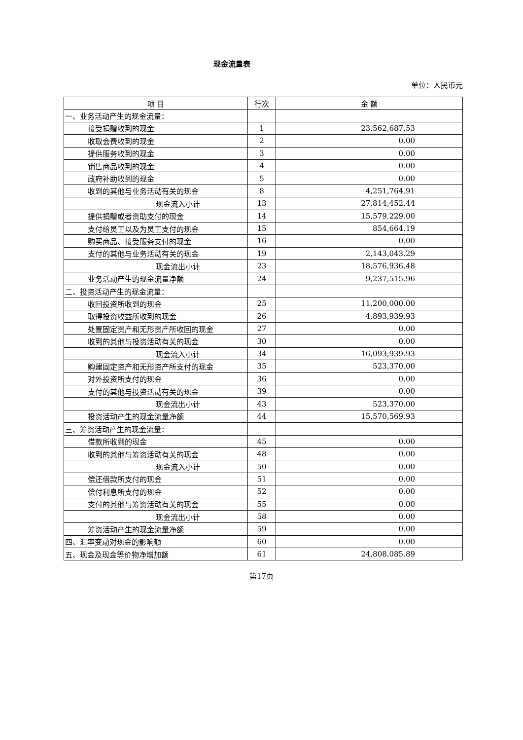现金流量表
单位：人民币元
| 项 目 | 行次 | 金 额 |
| --- | --- | --- |
| 一、业务活动产生的现金流量： | | |
| 接受捐赠收到的现金 | 1 | 23,562,687.53 |
| 收取会费收到的现金 | 2 | 0.00 |
| 提供服务收到的现金 | 3 | 0.00 |
| 销售商品收到的现金 | 4 | 0.00 |
| 政府补助收到的现金 | 5 | 0.00 |
| 收到的其他与业务活动有关的现金 | 8 | 4,251,764.91 |
| 现金流入小计 | 13 | 27,814,452.44 |
| 提供捐赠或者资助支付的现金 | 14 | 15,579,229.00 |
| 支付给员工以及为员工支付的现金 | 15 | 854,664.19 |
| 购买商品、接受服务支付的现金 | 16 | 0.00 |
| 支付的其他与业务活动有关的现金 | 19 | 2,143,043.29 |
| 现金流出小计 | 23 | 18,576,936.48 |
| 业务活动产生的现金流量净额 | 24 | 9,237,515.96 |
| 二、投资活动产生的现金流量： | | |
| 收回投资所收到的现金 | 25 | 11,200,000.00 |
| 取得投资收益所收到的现金 | 26 | 4,893,939.93 |
| 处置固定资产和无形资产所收回的现金 | 27 | 0.00 |
| 收到的其他与投资活动有关的现金 | 30 | 0.00 |
| 现金流入小计 | 34 | 16,093,939.93 |
| 购建固定资产和无形资产所支付的现金 | 35 | 523,370.00 |
| 对外投资所支付的现金 | 36 | 0.00 |
| 支付的其他与投资活动有关的现金 | 39 | 0.00 |
| 现金流出小计 | 43 | 523,370.00 |
| 投资活动产生的现金流量净额 | 44 | 15,570,569.93 |
| 三、筹资活动产生的现金流量： | | |
| 借款所收到的现金 | 45 | 0.00 |
| 收到的其他与筹资活动有关的现金 | 48 | 0.00 |
| 现金流入小计 | 50 | 0.00 |
| 偿还借款所支付的现金 | 51 | 0.00 |
| 偿付利息所支付的现金 | 52 | 0.00 |
| 支付的其他与筹资活动有关的现金 | 55 | 0.00 |
| 现金流出小计 | 58 | 0.00 |
| 筹资活动产生的现金流量净额 | 59 | 0.00 |
| 四、汇率变动对现金的影响额 | 60 | 0.00 |
| 五、现金及现金等价物净增加额 | 61 | 24,808,085.89 |
第17页